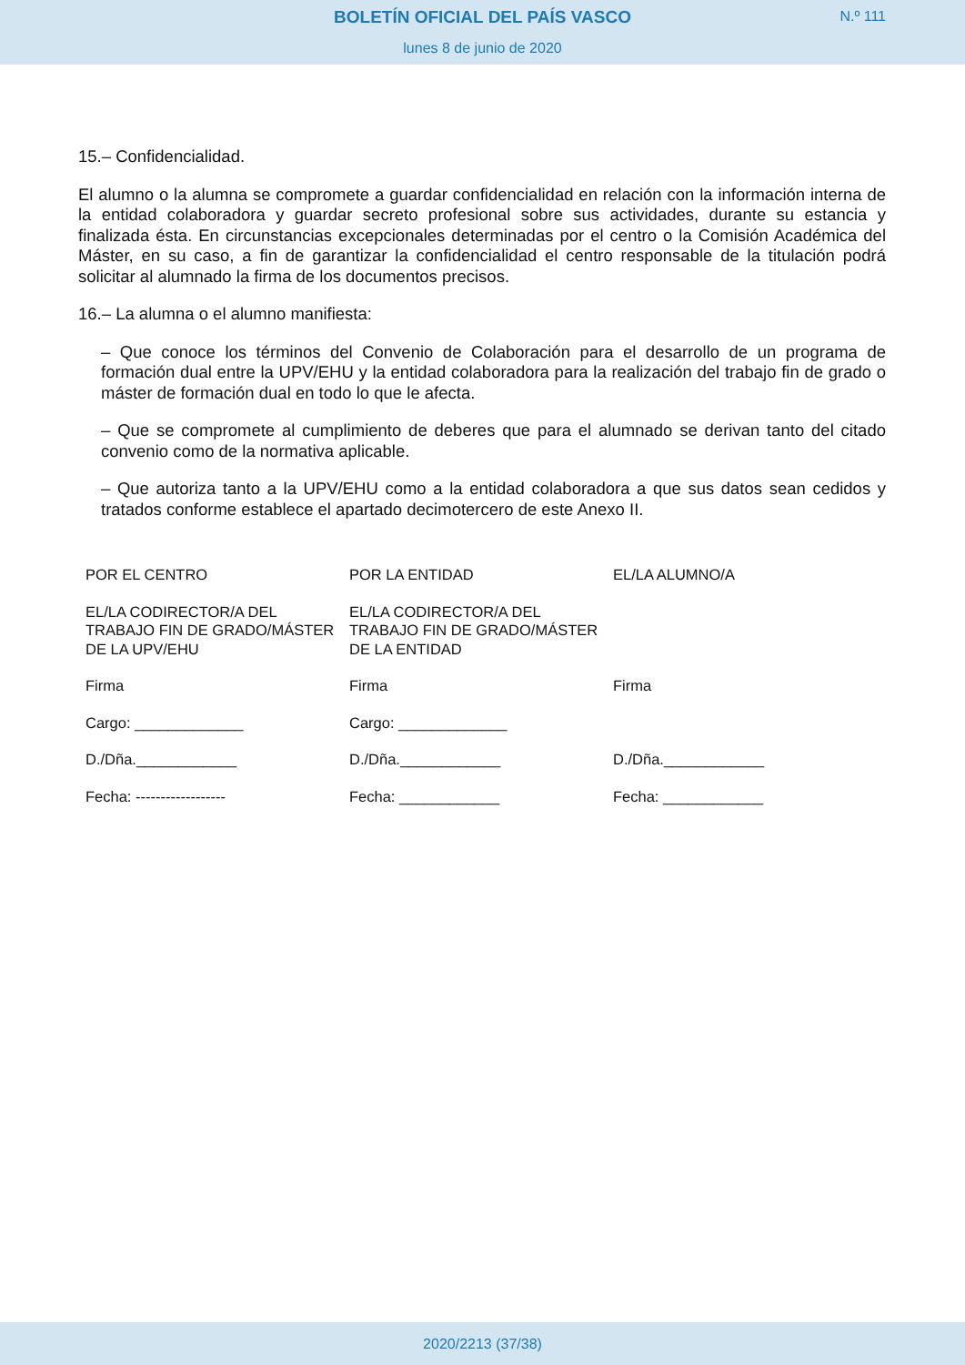BOLETÍN OFICIAL DEL PAÍS VASCO
N.º 111
lunes 8 de junio de 2020
15.– Confidencialidad.
El alumno o la alumna se compromete a guardar confidencialidad en relación con la información interna de la entidad colaboradora y guardar secreto profesional sobre sus actividades, durante su estancia y finalizada ésta. En circunstancias excepcionales determinadas por el centro o la Comisión Académica del Máster, en su caso, a fin de garantizar la confidencialidad el centro responsable de la titulación podrá solicitar al alumnado la firma de los documentos precisos.
16.– La alumna o el alumno manifiesta:
– Que conoce los términos del Convenio de Colaboración para el desarrollo de un programa de formación dual entre la UPV/EHU y la entidad colaboradora para la realización del trabajo fin de grado o máster de formación dual en todo lo que le afecta.
– Que se compromete al cumplimiento de deberes que para el alumnado se derivan tanto del citado convenio como de la normativa aplicable.
– Que autoriza tanto a la UPV/EHU como a la entidad colaboradora a que sus datos sean cedidos y tratados conforme establece el apartado decimotercero de este Anexo II.
| POR EL CENTRO | POR LA ENTIDAD | EL/LA ALUMNO/A |
| EL/LA CODIRECTOR/A DEL TRABAJO FIN DE GRADO/MÁSTER DE LA UPV/EHU | EL/LA CODIRECTOR/A DEL TRABAJO FIN DE GRADO/MÁSTER DE LA ENTIDAD | |
| Firma | Firma | Firma |
| Cargo: _____________ | Cargo: _____________ | |
| D./Dña.____________ | D./Dña.____________ | D./Dña.____________ |
| Fecha: ------------------ | Fecha: ____________ | Fecha: ____________ |
2020/2213 (37/38)